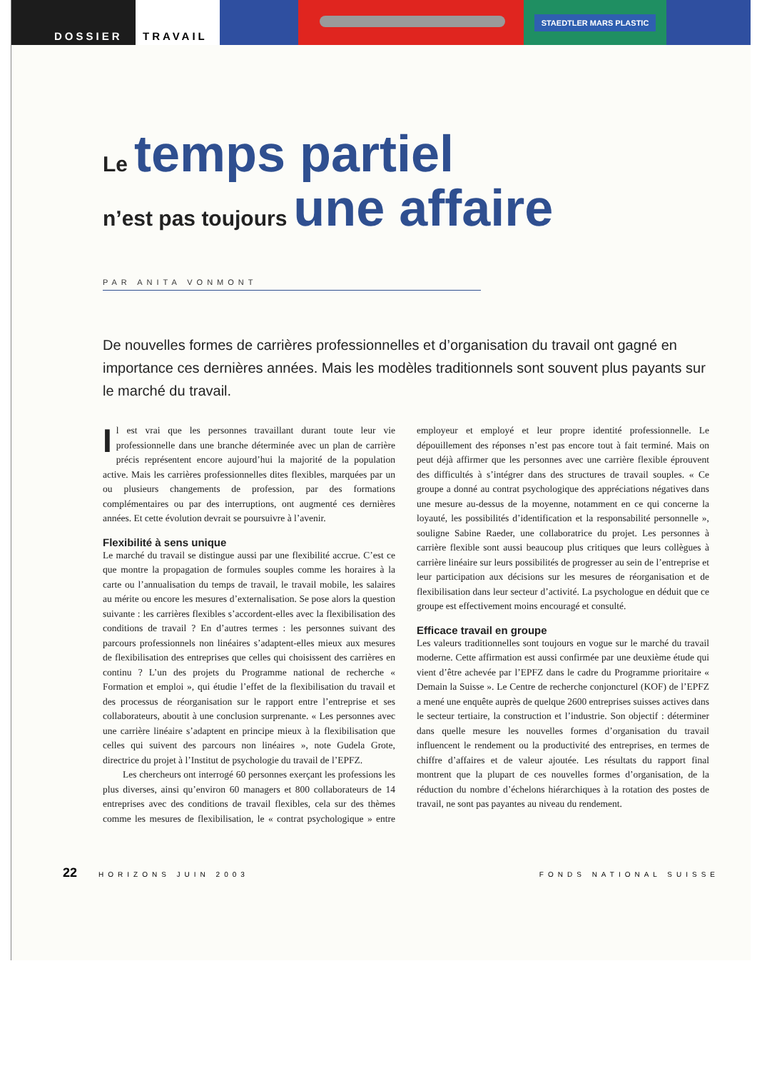DOSSIER TRAVAIL
STAEDTLER MARS PLASTIC
Le temps partiel
n’est pas toujours une affaire
PAR ANITA VONMONT
De nouvelles formes de carrières professionnelles et d’organisation du travail ont gagné en importance ces dernières années. Mais les modèles traditionnels sont souvent plus payants sur le marché du travail.
Il est vrai que les personnes travaillant durant toute leur vie professionnelle dans une branche déterminée avec un plan de carrière précis représentent encore aujourd’hui la majorité de la population active. Mais les carrières professionnelles dites flexibles, marquées par un ou plusieurs changements de profession, par des formations complémentaires ou par des interruptions, ont augmenté ces dernières années. Et cette évolution devrait se poursuivre à l’avenir.
Flexibilité à sens unique
Le marché du travail se distingue aussi par une flexibilité accrue. C’est ce que montre la propagation de formules souples comme les horaires à la carte ou l’annualisation du temps de travail, le travail mobile, les salaires au mérite ou encore les mesures d’externalisation. Se pose alors la question suivante : les carrières flexibles s’accordent-elles avec la flexibilisation des conditions de travail ? En d’autres termes : les personnes suivant des parcours professionnels non linéaires s’adaptent-elles mieux aux mesures de flexibilisation des entreprises que celles qui choisissent des carrières en continu ? L’un des projets du Programme national de recherche « Formation et emploi », qui étudie l’effet de la flexibilisation du travail et des processus de réorganisation sur le rapport entre l’entreprise et ses collaborateurs, aboutit à une conclusion surprenante. « Les personnes avec une carrière linéaire s’adaptent en principe mieux à la flexibilisation que celles qui suivent des parcours non linéaires », note Gudela Grote, directrice du projet à l’Institut de psychologie du travail de l’EPFZ.
Les chercheurs ont interrogé 60 personnes exerçant les professions les plus diverses, ainsi qu’environ 60 managers et 800 collaborateurs de 14 entreprises avec des conditions de travail flexibles, cela sur des thèmes comme les mesures de flexibilisation, le « contrat psychologique » entre employeur et employé et leur propre identité professionnelle. Le dépouillement des réponses n’est pas encore tout à fait terminé. Mais on peut déjà affirmer que les personnes avec une carrière flexible éprouvent des difficultés à s’intégrer dans des structures de travail souples. « Ce groupe a donné au contrat psychologique des appréciations négatives dans une mesure au-dessus de la moyenne, notamment en ce qui concerne la loyauté, les possibilités d’identification et la responsabilité personnelle », souligne Sabine Raeder, une collaboratrice du projet. Les personnes à carrière flexible sont aussi beaucoup plus critiques que leurs collègues à carrière linéaire sur leurs possibilités de progresser au sein de l’entreprise et leur participation aux décisions sur les mesures de réorganisation et de flexibilisation dans leur secteur d’activité. La psychologue en déduit que ce groupe est effectivement moins encouragé et consulté.
Efficace travail en groupe
Les valeurs traditionnelles sont toujours en vogue sur le marché du travail moderne. Cette affirmation est aussi confirmée par une deuxième étude qui vient d’être achevée par l’EPFZ dans le cadre du Programme prioritaire « Demain la Suisse ». Le Centre de recherche conjoncturel (KOF) de l’EPFZ a mené une enquête auprès de quelque 2600 entreprises suisses actives dans le secteur tertiaire, la construction et l’industrie. Son objectif : déterminer dans quelle mesure les nouvelles formes d’organisation du travail influencent le rendement ou la productivité des entreprises, en termes de chiffre d’affaires et de valeur ajoutée. Les résultats du rapport final montrent que la plupart de ces nouvelles formes d’organisation, de la réduction du nombre d’échelons hiérarchiques à la rotation des postes de travail, ne sont pas payantes au niveau du rendement.
22 HORIZONS JUIN 2003 FONDS NATIONAL SUISSE